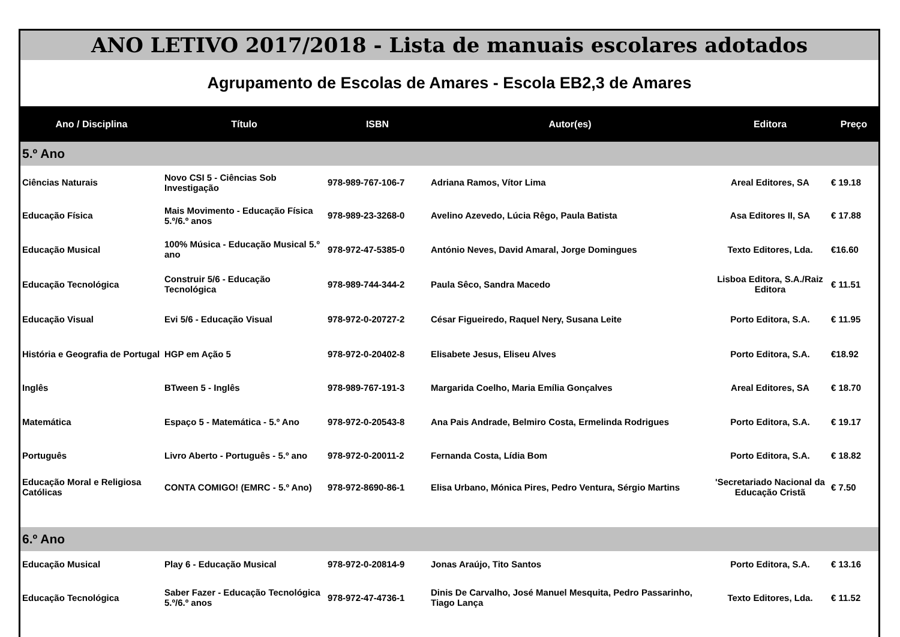ANO LETIVO 2017/2018 - Lista de manuais escolares adotados
Agrupamento de Escolas de Amares - Escola EB2,3 de Amares
| Ano / Disciplina | Título | ISBN | Autor(es) | Editora | Preço |
| --- | --- | --- | --- | --- | --- |
| 5.º Ano | | | | | |
| Ciências Naturais | Novo CSI 5 - Ciências Sob Investigação | 978-989-767-106-7 | Adriana Ramos, Vítor Lima | Areal Editores, SA | € 19.18 |
| Educação Física | Mais Movimento - Educação Física 5.º/6.º anos | 978-989-23-3268-0 | Avelino Azevedo, Lúcia Rêgo, Paula Batista | Asa Editores II, SA | € 17.88 |
| Educação Musical | 100% Música - Educação Musical 5.º ano | 978-972-47-5385-0 | António Neves, David Amaral, Jorge Domingues | Texto Editores, Lda. | €16.60 |
| Educação Tecnológica | Construir 5/6 - Educação Tecnológica | 978-989-744-344-2 | Paula Sêco, Sandra Macedo | Lisboa Editora, S.A./Raiz Editora | € 11.51 |
| Educação Visual | Evi 5/6 - Educação Visual | 978-972-0-20727-2 | César Figueiredo, Raquel Nery, Susana Leite | Porto Editora, S.A. | € 11.95 |
| História e Geografia de Portugal | HGP em Ação 5 | 978-972-0-20402-8 | Elisabete Jesus, Eliseu Alves | Porto Editora, S.A. | €18.92 |
| Inglês | BTween 5 - Inglês | 978-989-767-191-3 | Margarida Coelho, Maria Emília Gonçalves | Areal Editores, SA | € 18.70 |
| Matemática | Espaço 5 - Matemática - 5.º Ano | 978-972-0-20543-8 | Ana Pais Andrade, Belmiro Costa, Ermelinda Rodrigues | Porto Editora, S.A. | € 19.17 |
| Português | Livro Aberto - Português - 5.º ano | 978-972-0-20011-2 | Fernanda Costa, Lídia Bom | Porto Editora, S.A. | € 18.82 |
| Educação Moral e Religiosa Católicas | CONTA COMIGO! (EMRC - 5.º Ano) | 978-972-8690-86-1 | Elisa Urbano, Mónica Pires, Pedro Ventura, Sérgio Martins | 'Secretariado Nacional da Educação Cristã | € 7.50 |
| 6.º Ano | | | | | |
| Educação Musical | Play 6 - Educação Musical | 978-972-0-20814-9 | Jonas Araújo, Tito Santos | Porto Editora, S.A. | € 13.16 |
| Educação Tecnológica | Saber Fazer - Educação Tecnológica 5.º/6.º anos | 978-972-47-4736-1 | Dinis De Carvalho, José Manuel Mesquita, Pedro Passarinho, Tiago Lança | Texto Editores, Lda. | € 11.52 |